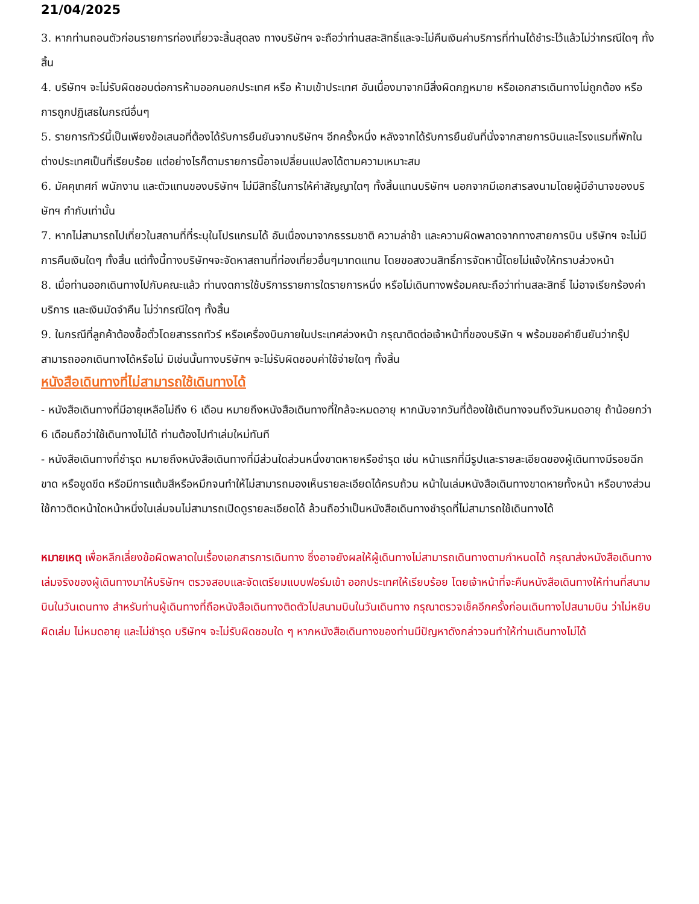21/04/2025
3. หากท่านถอนตัวก่อนรายการท่องเที่ยวจะสิ้นสุดลง ทางบริษัทฯ จะถือว่าท่านสละสิทธิ์และจะไม่คืนเงินค่าบริการที่ท่านได้ชำระไว้แล้วไม่ว่ากรณีใดๆ ทั้งสิ้น
4. บริษัทฯ จะไม่รับผิดชอบต่อการห้ามออกนอกประเทศ หรือ ห้ามเข้าประเทศ อันเนื่องมาจากมีสิ่งผิดกฎหมาย หรือเอกสารเดินทางไม่ถูกต้อง หรือ การถูกปฏิเสธในกรณีอื่นๆ
5. รายการทัวร์นี้เป็นเพียงข้อเสนอที่ต้องได้รับการยืนยันจากบริษัทฯ อีกครั้งหนึ่ง หลังจากได้รับการยืนยันที่นั่งจากสายการบินและโรงแรมที่พักในต่างประเทศเป็นที่เรียบร้อย แต่อย่างไรก็ตามรายการนี้อาจเปลี่ยนแปลงได้ตามความเหมาะสม
6. มัคคุเทศก์ พนักงาน และตัวแทนของบริษัทฯ ไม่มีสิทธิ์ในการให้คำสัญญาใดๆ ทั้งสิ้นแทนบริษัทฯ นอกจากมีเอกสารลงนามโดยผู้มีอำนาจของบริษัทฯ กำกับเท่านั้น
7. หากไม่สามารถไปเที่ยวในสถานที่ที่ระบุในโปรแกรมได้ อันเนื่องมาจากธรรมชาติ ความล่าช้า และความผิดพลาดจากทางสายการบิน บริษัทฯ จะไม่มีการคืนเงินใดๆ ทั้งสิ้น แต่ทั้งนี้ทางบริษัทฯจะจัดหาสถานที่ท่องเที่ยวอื่นๆมาทดแทน โดยขอสงวนสิทธิ์การจัดหานี้โดยไม่แจ้งให้ทราบล่วงหน้า
8. เมื่อท่านออกเดินทางไปกับคณะแล้ว ท่านงดการใช้บริการรายการใดรายการหนึ่ง หรือไม่เดินทางพร้อมคณะถือว่าท่านสละสิทธิ์ ไม่อาจเรียกร้องค่าบริการ และเงินมัดจำคืน ไม่ว่ากรณีใดๆ ทั้งสิ้น
9. ในกรณีที่ลูกค้าต้องซื้อตั๋วโดยสารรถทัวร์ หรือเครื่องบินภายในประเทศล่วงหน้า กรุณาติดต่อเจ้าหน้าที่ของบริษัท ฯ พร้อมขอคำยืนยันว่ากรุ๊ปสามารถออกเดินทางได้หรือไม่ มิเช่นนั้นทางบริษัทฯ จะไม่รับผิดชอบค่าใช้จ่ายใดๆ ทั้งสิ้น
หนังสือเดินทางที่ไม่สามารถใช้เดินทางได้
- หนังสือเดินทางที่มีอายุเหลือไม่ถึง 6 เดือน หมายถึงหนังสือเดินทางที่ใกล้จะหมดอายุ หากนับจากวันที่ต้องใช้เดินทางจนถึงวันหมดอายุ ถ้าน้อยกว่า 6 เดือนถือว่าใช้เดินทางไม่ได้ ท่านต้องไปทำเล่มใหม่ทันที
- หนังสือเดินทางที่ชำรุด หมายถึงหนังสือเดินทางที่มีส่วนใดส่วนหนึ่งขาดหายหรือชำรุด เช่น หน้าแรกที่มีรูปและรายละเอียดของผู้เดินทางมีรอยฉีกขาด หรือขูดขีด หรือมีการแต้มสีหรือหมึกจนทำให้ไม่สามารถมองเห็นรายละเอียดได้ครบถ้วน หน้าในเล่มหนังสือเดินทางขาดหายทั้งหน้า หรือบางส่วน ใช้กาวติดหน้าใดหน้าหนึ่งในเล่มจนไม่สามารถเปิดดูรายละเอียดได้ ล้วนถือว่าเป็นหนังสือเดินทางชำรุดที่ไม่สามารถใช้เดินทางได้
หมายเหตุ เพื่อหลีกเลี่ยงข้อผิดพลาดในเรื่องเอกสารการเดินทาง ซึ่งอาจยังผลให้ผู้เดินทางไม่สามารถเดินทางตามกำหนดได้ กรุณาส่งหนังสือเดินทางเล่มจริงของผู้เดินทางมาให้บริษัทฯ ตรวจสอบและจัดเตรียมแบบฟอร์มเข้า ออกประเทศให้เรียบร้อย โดยเจ้าหน้าที่จะคืนหนังสือเดินทางให้ท่านที่สนามบินในวันเดนทาง สำหรับท่านผู้เดินทางที่ถือหนังสือเดินทางติดตัวไปสนามบินในวันเดินทาง กรุณาตรวจเช็คอีกครั้งก่อนเดินทางไปสนามบิน ว่าไม่หยิบผิดเล่ม ไม่หมดอายุ และไม่ชำรุด บริษัทฯ จะไม่รับผิดชอบใด ๆ หากหนังสือเดินทางของท่านมีปัญหาดังกล่าวจนทำให้ท่านเดินทางไม่ได้